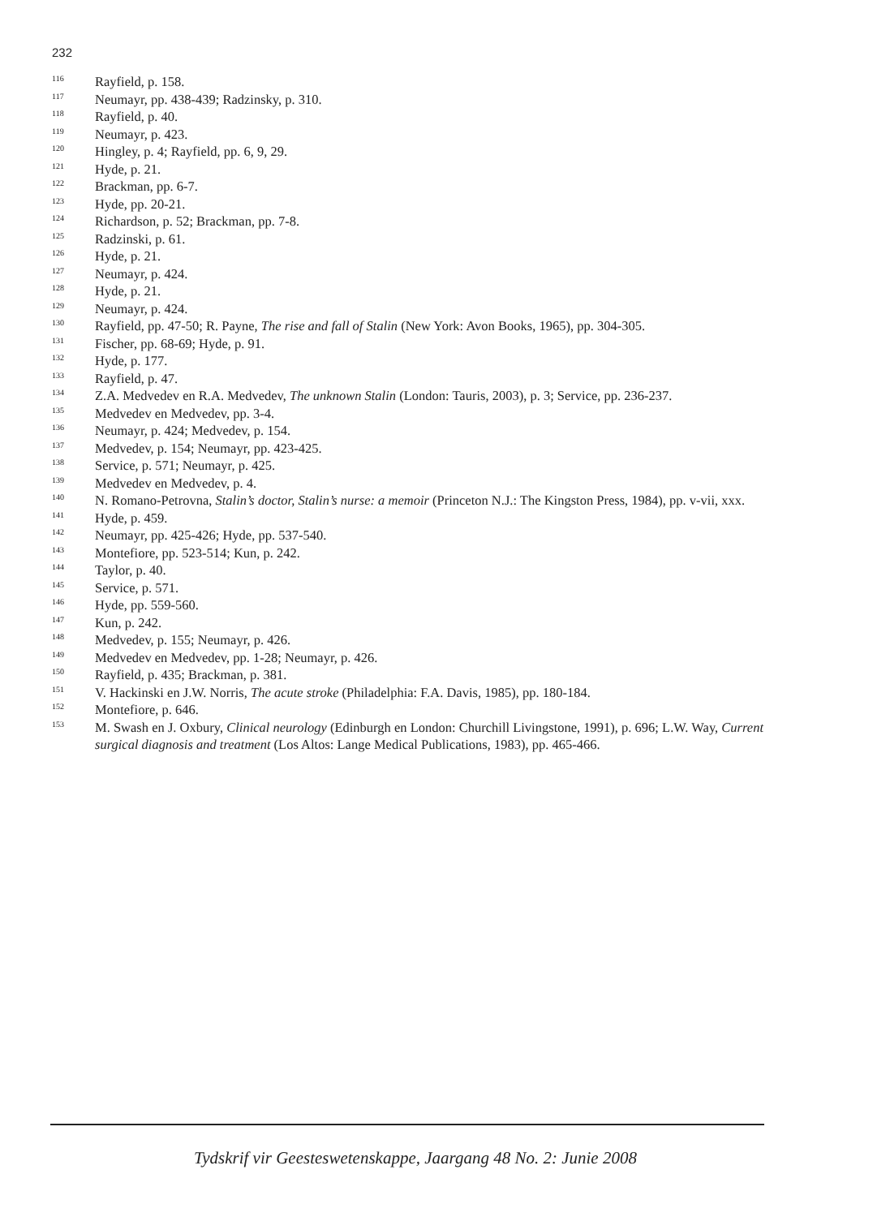232
<sup>116</sup> Rayfield, p. 158.
<sup>117</sup> Neumayr, pp. 438-439; Radzinsky, p. 310.
<sup>118</sup> Rayfield, p. 40.
<sup>119</sup> Neumayr, p. 423.
<sup>120</sup> Hingley, p. 4; Rayfield, pp. 6, 9, 29.
<sup>121</sup> Hyde, p. 21.
<sup>122</sup> Brackman, pp. 6-7.
<sup>123</sup> Hyde, pp. 20-21.
<sup>124</sup> Richardson, p. 52; Brackman, pp. 7-8.
<sup>125</sup> Radzinski, p. 61.
<sup>126</sup> Hyde, p. 21.
<sup>127</sup> Neumayr, p. 424.
<sup>128</sup> Hyde, p. 21.
<sup>129</sup> Neumayr, p. 424.
<sup>130</sup> Rayfield, pp. 47-50; R. Payne, The rise and fall of Stalin (New York: Avon Books, 1965), pp. 304-305.
<sup>131</sup> Fischer, pp. 68-69; Hyde, p. 91.
<sup>132</sup> Hyde, p. 177.
<sup>133</sup> Rayfield, p. 47.
<sup>134</sup> Z.A. Medvedev en R.A. Medvedev, The unknown Stalin (London: Tauris, 2003), p. 3; Service, pp. 236-237.
<sup>135</sup> Medvedev en Medvedev, pp. 3-4.
<sup>136</sup> Neumayr, p. 424; Medvedev, p. 154.
<sup>137</sup> Medvedev, p. 154; Neumayr, pp. 423-425.
<sup>138</sup> Service, p. 571; Neumayr, p. 425.
<sup>139</sup> Medvedev en Medvedev, p. 4.
<sup>140</sup> N. Romano-Petrovna, Stalin’s doctor, Stalin’s nurse: a memoir (Princeton N.J.: The Kingston Press, 1984), pp. v-vii, xxx.
<sup>141</sup> Hyde, p. 459.
<sup>142</sup> Neumayr, pp. 425-426; Hyde, pp. 537-540.
<sup>143</sup> Montefiore, pp. 523-514; Kun, p. 242.
<sup>144</sup> Taylor, p. 40.
<sup>145</sup> Service, p. 571.
<sup>146</sup> Hyde, pp. 559-560.
<sup>147</sup> Kun, p. 242.
<sup>148</sup> Medvedev, p. 155; Neumayr, p. 426.
<sup>149</sup> Medvedev en Medvedev, pp. 1-28; Neumayr, p. 426.
<sup>150</sup> Rayfield, p. 435; Brackman, p. 381.
<sup>151</sup> V. Hackinski en J.W. Norris, The acute stroke (Philadelphia: F.A. Davis, 1985), pp. 180-184.
<sup>152</sup> Montefiore, p. 646.
<sup>153</sup> M. Swash en J. Oxbury, Clinical neurology (Edinburgh en London: Churchill Livingstone, 1991), p. 696; L.W. Way, Current surgical diagnosis and treatment (Los Altos: Lange Medical Publications, 1983), pp. 465-466.
Tydskrif vir Geesteswetenskappe, Jaargang 48 No. 2: Junie 2008